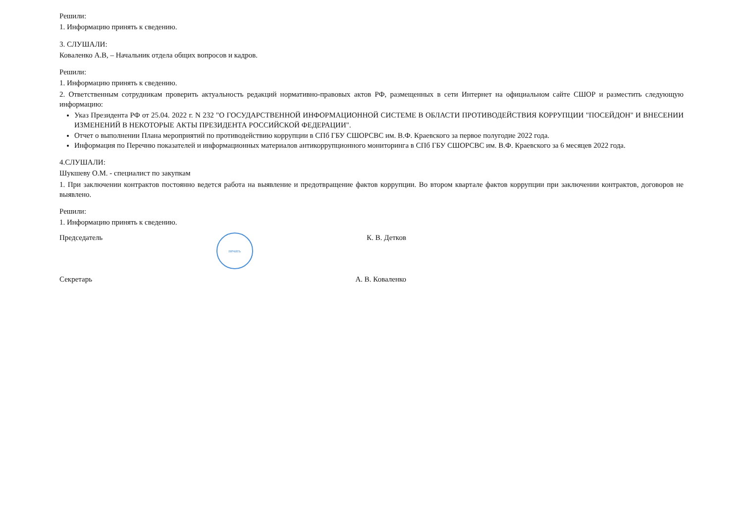Решили:
1. Информацию принять к сведению.
3. СЛУШАЛИ:
Коваленко А.В, – Начальник отдела общих вопросов и кадров.
Решили:
1. Информацию принять к сведению.
2. Ответственным сотрудникам проверить актуальность редакций нормативно-правовых актов РФ, размещенных в сети Интернет на официальном сайте СШОР и разместить следующую информацию:
Указ Президента РФ от 25.04. 2022 г. N 232 "О ГОСУДАРСТВЕННОЙ ИНФОРМАЦИОННОЙ СИСТЕМЕ В ОБЛАСТИ ПРОТИВОДЕЙСТВИЯ КОРРУПЦИИ "ПОСЕЙДОН" И ВНЕСЕНИИ ИЗМЕНЕНИЙ В НЕКОТОРЫЕ АКТЫ ПРЕЗИДЕНТА РОССИЙСКОЙ ФЕДЕРАЦИИ".
Отчет о выполнении Плана мероприятий по противодействию коррупции в СПб ГБУ СШОРСВС им. В.Ф. Краевского за первое полугодие 2022 года.
Информация по Перечню показателей и информационных материалов антикоррупционного мониторинга в СПб ГБУ СШОРСВС им. В.Ф. Краевского за 6 месяцев 2022 года.
4.СЛУШАЛИ:
Шукшеву О.М. - специалист по закупкам
1. При заключении контрактов постоянно ведется работа на выявление и предотвращение фактов коррупции. Во втором квартале фактов коррупции при заключении контрактов, договоров не выявлено.
Решили:
1. Информацию принять к сведению.
Председатель печать К. В. Детков
Секретарь А. В. Коваленко